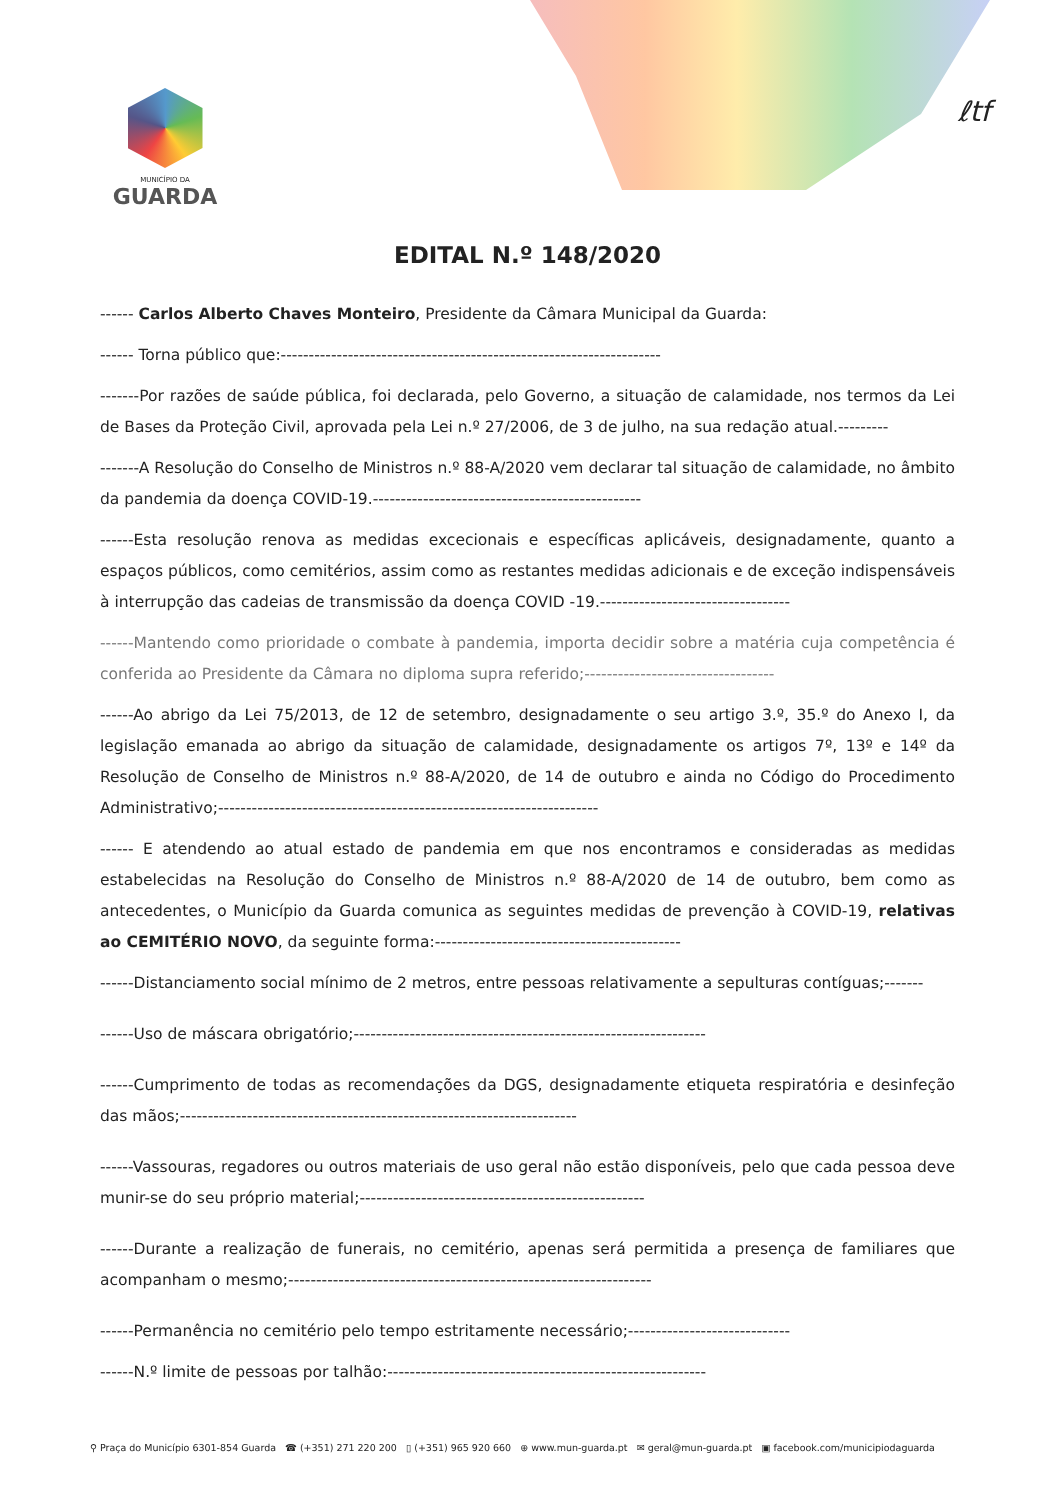MUNICÍPIO DA
GUARDA
ℓtf
EDITAL N.º 148/2020
------ Carlos Alberto Chaves Monteiro, Presidente da Câmara Municipal da Guarda:
------ Torna público que:--------------------------------------------------------------------
-------Por razões de saúde pública, foi declarada, pelo Governo, a situação de calamidade, nos termos da Lei de Bases da Proteção Civil, aprovada pela Lei n.º 27/2006, de 3 de julho, na sua redação atual.---------
-------A Resolução do Conselho de Ministros n.º 88-A/2020 vem declarar tal situação de calamidade, no âmbito da pandemia da doença COVID-19.------------------------------------------------
------Esta resolução renova as medidas excecionais e específicas aplicáveis, designadamente, quanto a espaços públicos, como cemitérios, assim como as restantes medidas adicionais e de exceção indispensáveis à interrupção das cadeias de transmissão da doença COVID -19.----------------------------------
------Mantendo como prioridade o combate à pandemia, importa decidir sobre a matéria cuja competência é conferida ao Presidente da Câmara no diploma supra referido;----------------------------------
------Ao abrigo da Lei 75/2013, de 12 de setembro, designadamente o seu artigo 3.º, 35.º do Anexo I, da legislação emanada ao abrigo da situação de calamidade, designadamente os artigos 7º, 13º e 14º da Resolução de Conselho de Ministros n.º 88-A/2020, de 14 de outubro e ainda no Código do Procedimento Administrativo;--------------------------------------------------------------------
------ E atendendo ao atual estado de pandemia em que nos encontramos e consideradas as medidas estabelecidas na Resolução do Conselho de Ministros n.º 88-A/2020 de 14 de outubro, bem como as antecedentes, o Município da Guarda comunica as seguintes medidas de prevenção à COVID-19, relativas ao CEMITÉRIO NOVO, da seguinte forma:--------------------------------------------
------Distanciamento social mínimo de 2 metros, entre pessoas relativamente a sepulturas contíguas;-------
------Uso de máscara obrigatório;---------------------------------------------------------------
------Cumprimento de todas as recomendações da DGS, designadamente etiqueta respiratória e desinfeção das mãos;-----------------------------------------------------------------------
------Vassouras, regadores ou outros materiais de uso geral não estão disponíveis, pelo que cada pessoa deve munir-se do seu próprio material;---------------------------------------------------
------Durante a realização de funerais, no cemitério, apenas será permitida a presença de familiares que acompanham o mesmo;-----------------------------------------------------------------
------Permanência no cemitério pelo tempo estritamente necessário;-----------------------------
------N.º limite de pessoas por talhão:---------------------------------------------------------
⚲ Praça do Município 6301-854 Guarda ☎ (+351) 271 220 200 ▯ (+351) 965 920 660 ⊕ www.mun-guarda.pt ✉ geral@mun-guarda.pt ▣ facebook.com/municipiodaguarda